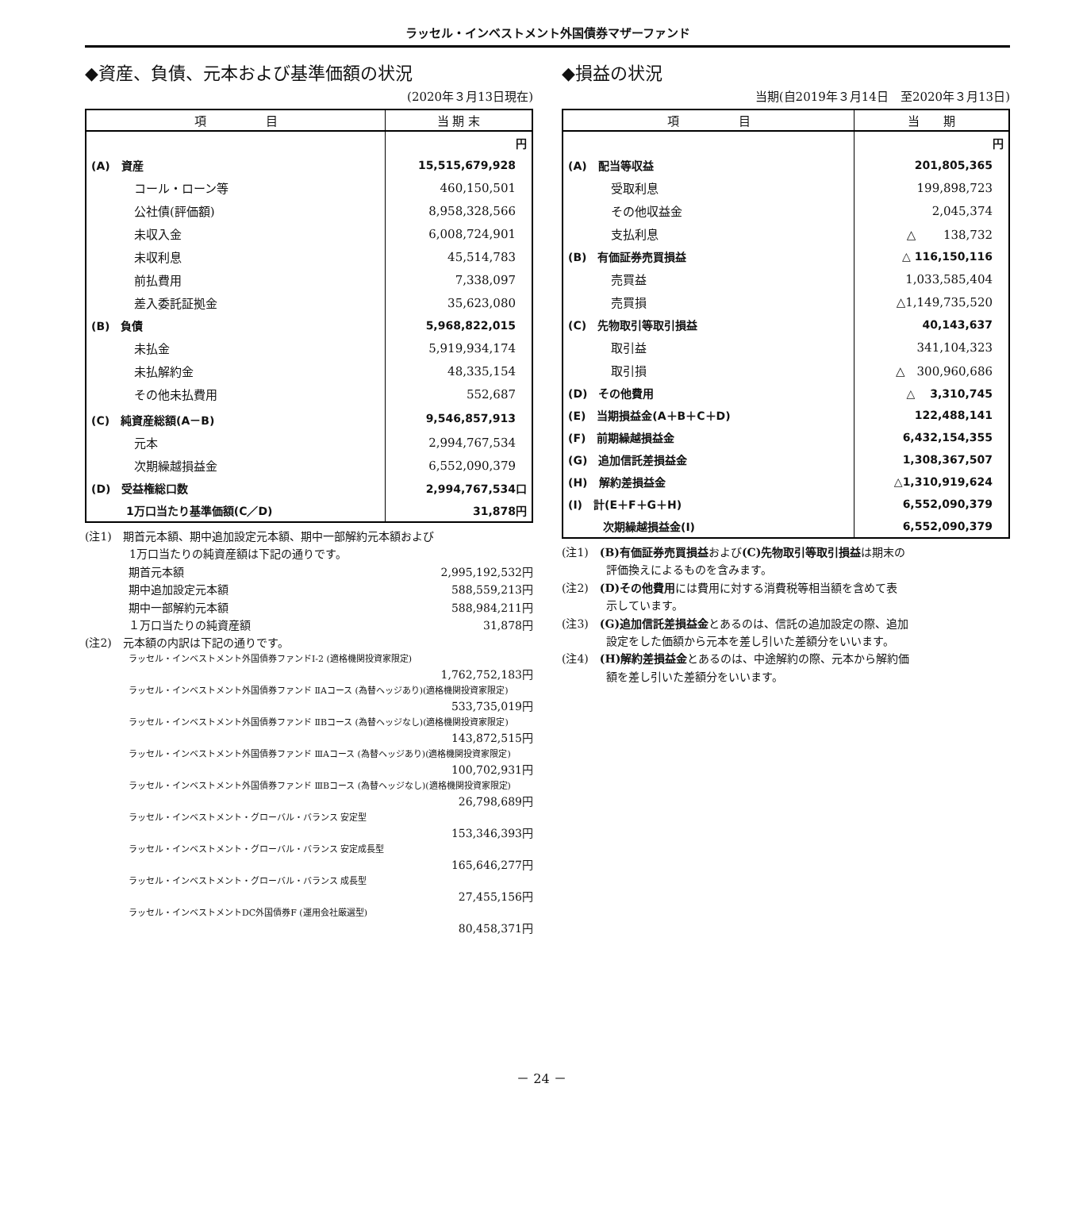ラッセル・インベストメント外国債券マザーファンド
◆資産、負債、元本および基準価額の状況
(2020年３月13日現在)
| 項 目 | 当 期 末 |
| --- | --- |
| | 円 |
| (A) 資産 | 15,515,679,928 |
| コール・ローン等 | 460,150,501 |
| 公社債(評価額) | 8,958,328,566 |
| 未収入金 | 6,008,724,901 |
| 未収利息 | 45,514,783 |
| 前払費用 | 7,338,097 |
| 差入委託証拠金 | 35,623,080 |
| (B) 負債 | 5,968,822,015 |
| 未払金 | 5,919,934,174 |
| 未払解約金 | 48,335,154 |
| その他未払費用 | 552,687 |
| (C) 純資産総額(A－B) | 9,546,857,913 |
| 元本 | 2,994,767,534 |
| 次期繰越損益金 | 6,552,090,379 |
| (D) 受益権総口数 | 2,994,767,534口 |
| 1万口当たり基準価額(C／D) | 31,878円 |
(注1)　期首元本額、期中追加設定元本額、期中一部解約元本額および
　　　　1万口当たりの純資産額は下記の通りです。
期首元本額 2,995,192,532円
期中追加設定元本額 588,559,213円
期中一部解約元本額 588,984,211円
１万口当たりの純資産額 31,878円
(注2)　元本額の内訳は下記の通りです。
ラッセル・インベストメント外国債券ファンドⅠ-2 (適格機関投資家限定)
1,762,752,183円
ラッセル・インベストメント外国債券ファンド ⅡAコース (為替ヘッジあり)(適格機関投資家限定)
533,735,019円
ラッセル・インベストメント外国債券ファンド ⅡBコース (為替ヘッジなし)(適格機関投資家限定)
143,872,515円
ラッセル・インベストメント外国債券ファンド ⅢAコース (為替ヘッジあり)(適格機関投資家限定)
100,702,931円
ラッセル・インベストメント外国債券ファンド ⅢBコース (為替ヘッジなし)(適格機関投資家限定)
26,798,689円
ラッセル・インベストメント・グローバル・バランス 安定型
153,346,393円
ラッセル・インベストメント・グローバル・バランス 安定成長型
165,646,277円
ラッセル・インベストメント・グローバル・バランス 成長型
27,455,156円
ラッセル・インベストメントDC外国債券F (運用会社厳選型)
80,458,371円
◆損益の状況
当期(自2019年３月14日　至2020年３月13日)
| 項 目 | 当 期 |
| --- | --- |
| | 円 |
| (A) 配当等収益 | 201,805,365 |
| 受取利息 | 199,898,723 |
| その他収益金 | 2,045,374 |
| 支払利息 | △ 138,732 |
| (B) 有価証券売買損益 | △ 116,150,116 |
| 売買益 | 1,033,585,404 |
| 売買損 | △1,149,735,520 |
| (C) 先物取引等取引損益 | 40,143,637 |
| 取引益 | 341,104,323 |
| 取引損 | △ 300,960,686 |
| (D) その他費用 | △ 3,310,745 |
| (E) 当期損益金(A＋B＋C＋D) | 122,488,141 |
| (F) 前期繰越損益金 | 6,432,154,355 |
| (G) 追加信託差損益金 | 1,308,367,507 |
| (H) 解約差損益金 | △1,310,919,624 |
| (I) 計(E＋F＋G＋H) | 6,552,090,379 |
| 次期繰越損益金(I) | 6,552,090,379 |
(注1)　(B)有価証券売買損益および(C)先物取引等取引損益は期末の
　　　　評価換えによるものを含みます。
(注2)　(D)その他費用には費用に対する消費税等相当額を含めて表
　　　　示しています。
(注3)　(G)追加信託差損益金とあるのは、信託の追加設定の際、追加
　　　　設定をした価額から元本を差し引いた差額分をいいます。
(注4)　(H)解約差損益金とあるのは、中途解約の際、元本から解約価
　　　　額を差し引いた差額分をいいます。
－ 24 －